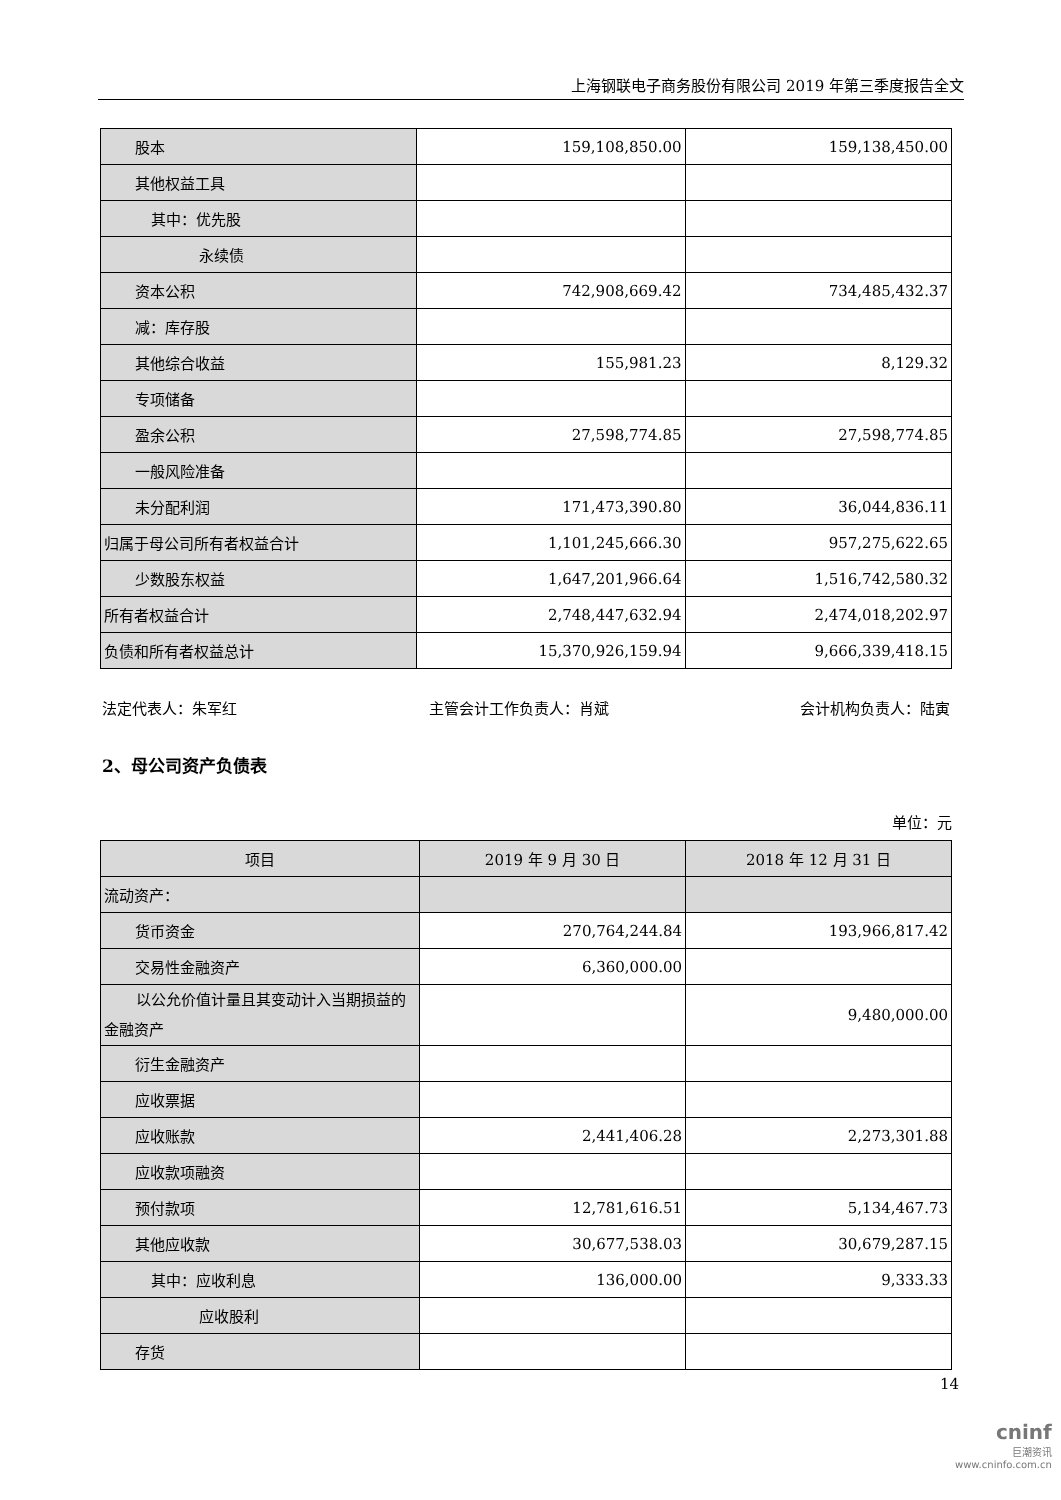上海钢联电子商务股份有限公司 2019 年第三季度报告全文
| 股本 | 159,108,850.00 | 159,138,450.00 |
| 其他权益工具 | | |
| 其中：优先股 | | |
| 永续债 | | |
| 资本公积 | 742,908,669.42 | 734,485,432.37 |
| 减：库存股 | | |
| 其他综合收益 | 155,981.23 | 8,129.32 |
| 专项储备 | | |
| 盈余公积 | 27,598,774.85 | 27,598,774.85 |
| 一般风险准备 | | |
| 未分配利润 | 171,473,390.80 | 36,044,836.11 |
| 归属于母公司所有者权益合计 | 1,101,245,666.30 | 957,275,622.65 |
| 少数股东权益 | 1,647,201,966.64 | 1,516,742,580.32 |
| 所有者权益合计 | 2,748,447,632.94 | 2,474,018,202.97 |
| 负债和所有者权益总计 | 15,370,926,159.94 | 9,666,339,418.15 |
法定代表人：朱军红 主管会计工作负责人：肖斌 会计机构负责人：陆寅
2、母公司资产负债表
单位：元
| 项目 | 2019 年 9 月 30 日 | 2018 年 12 月 31 日 |
| --- | --- | --- |
| 流动资产： | | |
| 货币资金 | 270,764,244.84 | 193,966,817.42 |
| 交易性金融资产 | 6,360,000.00 | |
| 以公允价值计量且其变动计入当 期损益的金融资产 | | 9,480,000.00 |
| 衍生金融资产 | | |
| 应收票据 | | |
| 应收账款 | 2,441,406.28 | 2,273,301.88 |
| 应收款项融资 | | |
| 预付款项 | 12,781,616.51 | 5,134,467.73 |
| 其他应收款 | 30,677,538.03 | 30,679,287.15 |
| 其中：应收利息 | 136,000.00 | 9,333.33 |
| 应收股利 | | |
| 存货 | | |
14
cninf
巨潮资讯
www.cninfo.com.cn